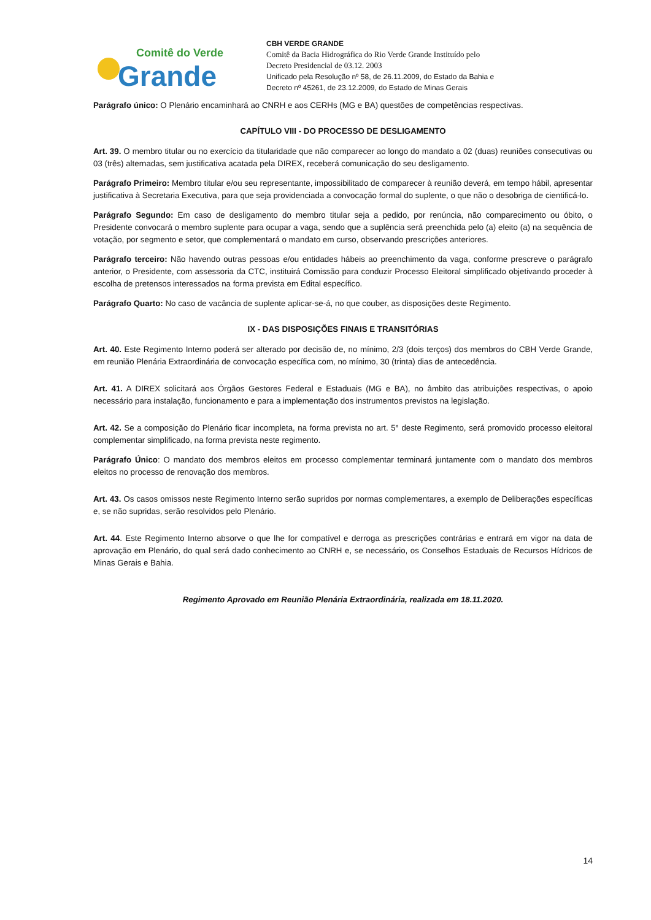Comitê do Verde
Grande
CBH VERDE GRANDE
Comitê da Bacia Hidrográfica do Rio Verde Grande Instituído pelo
Decreto Presidencial de 03.12. 2003
Unificado pela Resolução nº 58, de 26.11.2009, do Estado da Bahia e
Decreto nº 45261, de 23.12.2009, do Estado de Minas Gerais
Parágrafo único: O Plenário encaminhará ao CNRH e aos CERHs (MG e BA) questões de competências respectivas.
CAPÍTULO VIII - DO PROCESSO DE DESLIGAMENTO
Art. 39. O membro titular ou no exercício da titularidade que não comparecer ao longo do mandato a 02 (duas) reuniões consecutivas ou 03 (três) alternadas, sem justificativa acatada pela DIREX, receberá comunicação do seu desligamento.
Parágrafo Primeiro: Membro titular e/ou seu representante, impossibilitado de comparecer à reunião deverá, em tempo hábil, apresentar justificativa à Secretaria Executiva, para que seja providenciada a convocação formal do suplente, o que não o desobriga de cientificá-lo.
Parágrafo Segundo: Em caso de desligamento do membro titular seja a pedido, por renúncia, não comparecimento ou óbito, o Presidente convocará o membro suplente para ocupar a vaga, sendo que a suplência será preenchida pelo (a) eleito (a) na sequência de votação, por segmento e setor, que complementará o mandato em curso, observando prescrições anteriores.
Parágrafo terceiro: Não havendo outras pessoas e/ou entidades hábeis ao preenchimento da vaga, conforme prescreve o parágrafo anterior, o Presidente, com assessoria da CTC, instituirá Comissão para conduzir Processo Eleitoral simplificado objetivando proceder à escolha de pretensos interessados na forma prevista em Edital específico.
Parágrafo Quarto: No caso de vacância de suplente aplicar-se-á, no que couber, as disposições deste Regimento.
IX - DAS DISPOSIÇÕES FINAIS E TRANSITÓRIAS
Art. 40. Este Regimento Interno poderá ser alterado por decisão de, no mínimo, 2/3 (dois terços) dos membros do CBH Verde Grande, em reunião Plenária Extraordinária de convocação específica com, no mínimo, 30 (trinta) dias de antecedência.
Art. 41. A DIREX solicitará aos Órgãos Gestores Federal e Estaduais (MG e BA), no âmbito das atribuições respectivas, o apoio necessário para instalação, funcionamento e para a implementação dos instrumentos previstos na legislação.
Art. 42. Se a composição do Plenário ficar incompleta, na forma prevista no art. 5° deste Regimento, será promovido processo eleitoral complementar simplificado, na forma prevista neste regimento.
Parágrafo Único: O mandato dos membros eleitos em processo complementar terminará juntamente com o mandato dos membros eleitos no processo de renovação dos membros.
Art. 43. Os casos omissos neste Regimento Interno serão supridos por normas complementares, a exemplo de Deliberações específicas e, se não supridas, serão resolvidos pelo Plenário.
Art. 44. Este Regimento Interno absorve o que lhe for compatível e derroga as prescrições contrárias e entrará em vigor na data de aprovação em Plenário, do qual será dado conhecimento ao CNRH e, se necessário, os Conselhos Estaduais de Recursos Hídricos de Minas Gerais e Bahia.
Regimento Aprovado em Reunião Plenária Extraordinária, realizada em 18.11.2020.
14